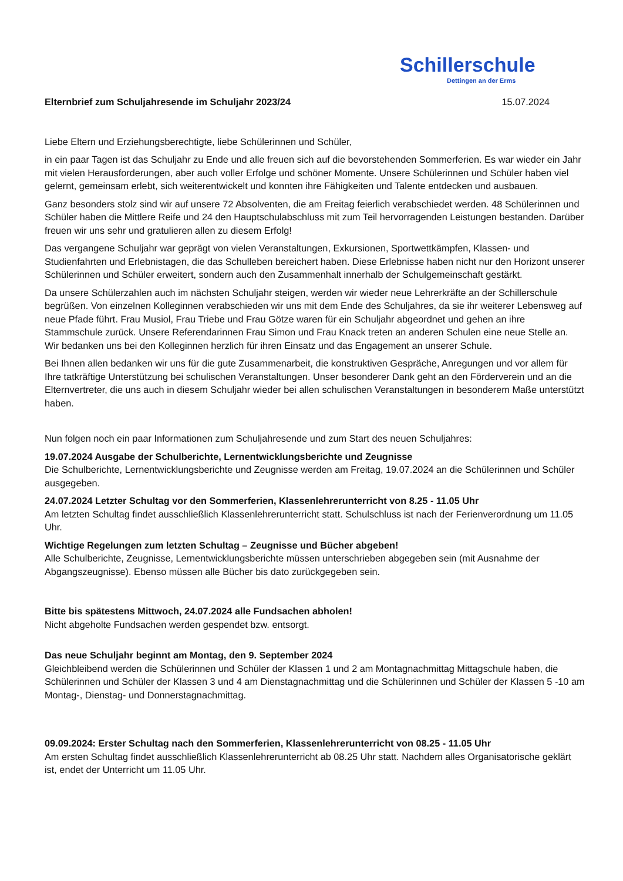Schillerschule
Dettingen an der Erms
Elternbrief zum Schuljahresende im Schuljahr 2023/24 15.07.2024
Liebe Eltern und Erziehungsberechtigte, liebe Schülerinnen und Schüler,
in ein paar Tagen ist das Schuljahr zu Ende und alle freuen sich auf die bevorstehenden Sommerferien. Es war wieder ein Jahr mit vielen Herausforderungen, aber auch voller Erfolge und schöner Momente. Unsere Schülerinnen und Schüler haben viel gelernt, gemeinsam erlebt, sich weiterentwickelt und konnten ihre Fähigkeiten und Talente entdecken und ausbauen.
Ganz besonders stolz sind wir auf unsere 72 Absolventen, die am Freitag feierlich verabschiedet werden. 48 Schülerinnen und Schüler haben die Mittlere Reife und 24 den Hauptschulabschluss mit zum Teil hervorragenden Leistungen bestanden. Darüber freuen wir uns sehr und gratulieren allen zu diesem Erfolg!
Das vergangene Schuljahr war geprägt von vielen Veranstaltungen, Exkursionen, Sportwettkämpfen, Klassen- und Studienfahrten und Erlebnistagen, die das Schulleben bereichert haben. Diese Erlebnisse haben nicht nur den Horizont unserer Schülerinnen und Schüler erweitert, sondern auch den Zusammenhalt innerhalb der Schulgemeinschaft gestärkt.
Da unsere Schülerzahlen auch im nächsten Schuljahr steigen, werden wir wieder neue Lehrerkräfte an der Schillerschule begrüßen. Von einzelnen Kolleginnen verabschieden wir uns mit dem Ende des Schuljahres, da sie ihr weiterer Lebensweg auf neue Pfade führt. Frau Musiol, Frau Triebe und Frau Götze waren für ein Schuljahr abgeordnet und gehen an ihre Stammschule zurück. Unsere Referendarinnen Frau Simon und Frau Knack treten an anderen Schulen eine neue Stelle an. Wir bedanken uns bei den Kolleginnen herzlich für ihren Einsatz und das Engagement an unserer Schule.
Bei Ihnen allen bedanken wir uns für die gute Zusammenarbeit, die konstruktiven Gespräche, Anregungen und vor allem für Ihre tatkräftige Unterstützung bei schulischen Veranstaltungen. Unser besonderer Dank geht an den Förderverein und an die Elternvertreter, die uns auch in diesem Schuljahr wieder bei allen schulischen Veranstaltungen in besonderem Maße unterstützt haben.
Nun folgen noch ein paar Informationen zum Schuljahresende und zum Start des neuen Schuljahres:
19.07.2024 Ausgabe der Schulberichte, Lernentwicklungsberichte und Zeugnisse
Die Schulberichte, Lernentwicklungsberichte und Zeugnisse werden am Freitag, 19.07.2024 an die Schülerinnen und Schüler ausgegeben.
24.07.2024 Letzter Schultag vor den Sommerferien, Klassenlehrerunterricht von 8.25 - 11.05 Uhr
Am letzten Schultag findet ausschließlich Klassenlehrerunterricht statt. Schulschluss ist nach der Ferienverordnung um 11.05 Uhr.
Wichtige Regelungen zum letzten Schultag – Zeugnisse und Bücher abgeben!
Alle Schulberichte, Zeugnisse, Lernentwicklungsberichte müssen unterschrieben abgegeben sein (mit Ausnahme der Abgangszeugnisse). Ebenso müssen alle Bücher bis dato zurückgegeben sein.
Bitte bis spätestens Mittwoch, 24.07.2024 alle Fundsachen abholen!
Nicht abgeholte Fundsachen werden gespendet bzw. entsorgt.
Das neue Schuljahr beginnt am Montag, den 9. September 2024
Gleichbleibend werden die Schülerinnen und Schüler der Klassen 1 und 2 am Montagnachmittag Mittagschule haben, die Schülerinnen und Schüler der Klassen 3 und 4 am Dienstagnachmittag und die Schülerinnen und Schüler der Klassen 5 -10 am Montag-, Dienstag- und Donnerstagnachmittag.
09.09.2024: Erster Schultag nach den Sommerferien, Klassenlehrerunterricht von 08.25 - 11.05 Uhr
Am ersten Schultag findet ausschließlich Klassenlehrerunterricht ab 08.25 Uhr statt. Nachdem alles Organisatorische geklärt ist, endet der Unterricht um 11.05 Uhr.